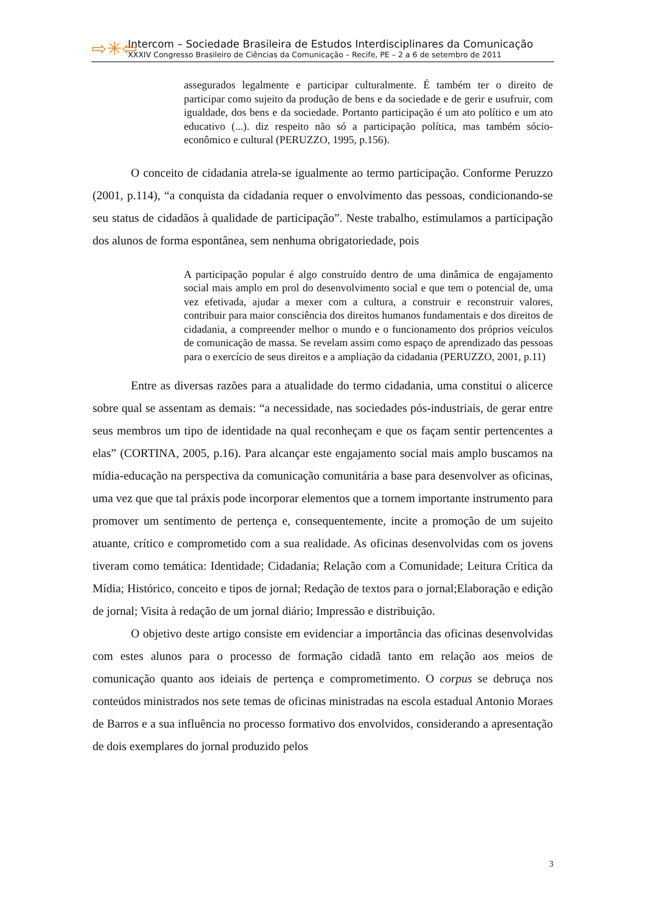⇨✳⇦
Intercom – Sociedade Brasileira de Estudos Interdisciplinares da Comunicação
XXXIV Congresso Brasileiro de Ciências da Comunicação – Recife, PE – 2 a 6 de setembro de 2011
assegurados legalmente e participar culturalmente. É também ter o direito de participar como sujeito da produção de bens e da sociedade e de gerir e usufruir, com igualdade, dos bens e da sociedade. Portanto participação é um ato político e um ato educativo (...). diz respeito não só a participação política, mas também sócio-econômico e cultural (PERUZZO, 1995, p.156).
O conceito de cidadania atrela-se igualmente ao termo participação. Conforme Peruzzo (2001, p.114), “a conquista da cidadania requer o envolvimento das pessoas, condicionando-se seu status de cidadãos à qualidade de participação”. Neste trabalho, estimulamos a participação dos alunos de forma espontânea, sem nenhuma obrigatoriedade, pois
A participação popular é algo construído dentro de uma dinâmica de engajamento social mais amplo em prol do desenvolvimento social e que tem o potencial de, uma vez efetivada, ajudar a mexer com a cultura, a construir e reconstruir valores, contribuir para maior consciência dos direitos humanos fundamentais e dos direitos de cidadania, a compreender melhor o mundo e o funcionamento dos próprios veículos de comunicação de massa. Se revelam assim como espaço de aprendizado das pessoas para o exercício de seus direitos e a ampliação da cidadania (PERUZZO, 2001, p.11)
Entre as diversas razões para a atualidade do termo cidadania, uma constitui o alicerce sobre qual se assentam as demais: “a necessidade, nas sociedades pós-industriais, de gerar entre seus membros um tipo de identidade na qual reconheçam e que os façam sentir pertencentes a elas” (CORTINA, 2005, p.16). Para alcançar este engajamento social mais amplo buscamos na mídia-educação na perspectiva da comunicação comunitária a base para desenvolver as oficinas, uma vez que que tal práxis pode incorporar elementos que a tornem importante instrumento para promover um sentimento de pertença e, consequentemente, incite a promoção de um sujeito atuante, crítico e comprometido com a sua realidade. As oficinas desenvolvidas com os jovens tiveram como temática: Identidade; Cidadania; Relação com a Comunidade; Leitura Crítica da Mídia; Histórico, conceito e tipos de jornal; Redação de textos para o jornal;Elaboração e edição de jornal; Visita à redação de um jornal diário; Impressão e distribuição.
O objetivo deste artigo consiste em evidenciar a importância das oficinas desenvolvidas com estes alunos para o processo de formação cidadã tanto em relação aos meios de comunicação quanto aos ideiais de pertença e comprometimento. O corpus se debruça nos conteúdos ministrados nos sete temas de oficinas ministradas na escola estadual Antonio Moraes de Barros e a sua influência no processo formativo dos envolvidos, considerando a apresentação de dois exemplares do jornal produzido pelos
3